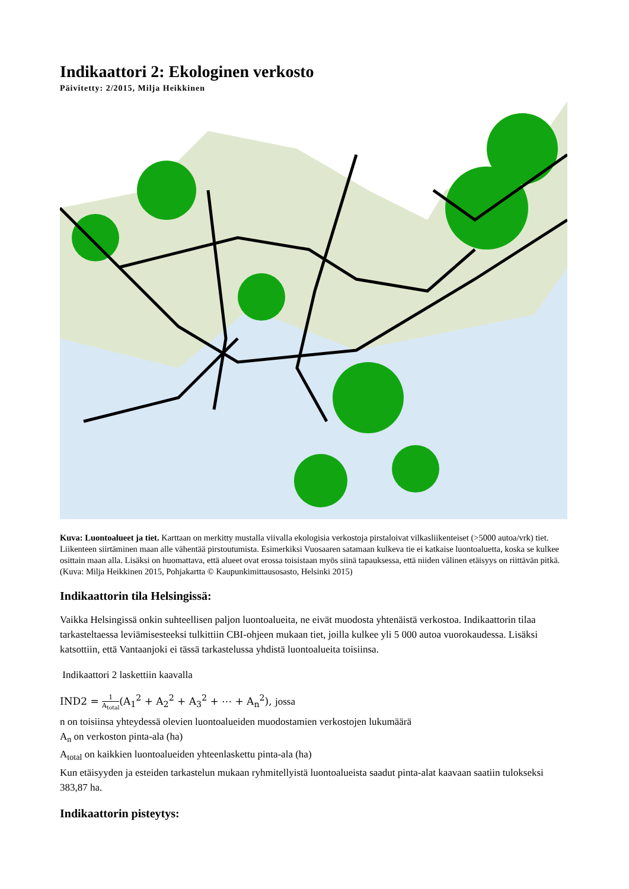Indikaattori 2: Ekologinen verkosto
Päivitetty: 2/2015, Milja Heikkinen
Kuva: Luontoalueet ja tiet. Karttaan on merkitty mustalla viivalla ekologisia verkostoja pirstaloivat vilkasliikenteiset (>5000 autoa/vrk) tiet. Liikenteen siirtäminen maan alle vähentää pirstoutumista. Esimerkiksi Vuosaaren satamaan kulkeva tie ei katkaise luontoaluetta, koska se kulkee osittain maan alla. Lisäksi on huomattava, että alueet ovat erossa toisistaan myös siinä tapauksessa, että niiden välinen etäisyys on riittävän pitkä. (Kuva: Milja Heikkinen 2015, Pohjakartta © Kaupunkimittausosasto, Helsinki 2015)
Indikaattorin tila Helsingissä:
Vaikka Helsingissä onkin suhteellisen paljon luontoalueita, ne eivät muodosta yhtenäistä verkostoa. Indikaattorin tilaa tarkasteltaessa leviämisesteeksi tulkittiin CBI-ohjeen mukaan tiet, joilla kulkee yli 5 000 autoa vuorokaudessa. Lisäksi katsottiin, että Vantaanjoki ei tässä tarkastelussa yhdistä luontoalueita toisiinsa.
Indikaattori 2 laskettiin kaavalla
IND2 = 1 A<sub>total</sub>(A<sub>1</sub><sup>2</sup> + A<sub>2</sub><sup>2</sup> + A<sub>3</sub><sup>2</sup> + ⋯ + A<sub>n</sub><sup>2</sup>), jossa
n on toisiinsa yhteydessä olevien luontoalueiden muodostamien verkostojen lukumäärä
A<sub>n</sub> on verkoston pinta-ala (ha)
A<sub>total</sub> on kaikkien luontoalueiden yhteenlaskettu pinta-ala (ha)
Kun etäisyyden ja esteiden tarkastelun mukaan ryhmitellyistä luontoalueista saadut pinta-alat kaavaan saatiin tulokseksi 383,87 ha.
Indikaattorin pisteytys: